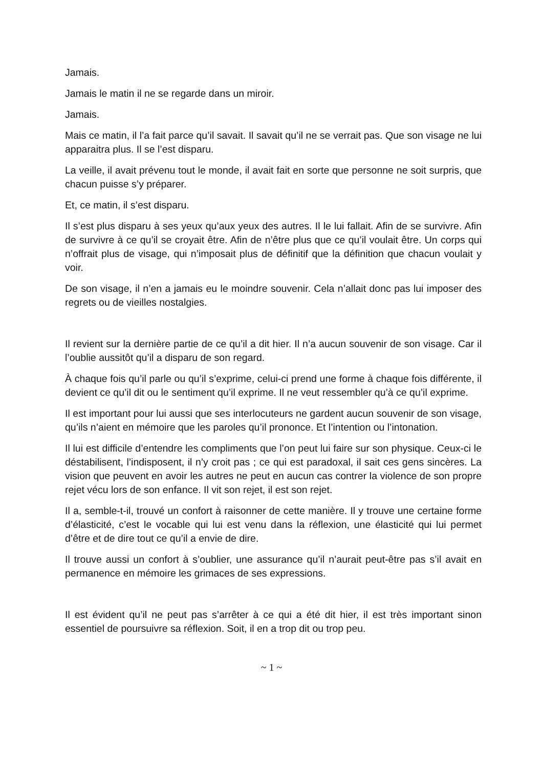Jamais.
Jamais le matin il ne se regarde dans un miroir.
Jamais.
Mais ce matin, il l’a fait parce qu’il savait. Il savait qu’il ne se verrait pas. Que son visage ne lui apparaitra plus. Il se l’est disparu.
La veille, il avait prévenu tout le monde, il avait fait en sorte que personne ne soit surpris, que chacun puisse s’y préparer.
Et, ce matin, il s’est disparu.
Il s’est plus disparu à ses yeux qu’aux yeux des autres. Il le lui fallait. Afin de se survivre. Afin de survivre à ce qu’il se croyait être. Afin de n’être plus que ce qu’il voulait être. Un corps qui n’offrait plus de visage, qui n’imposait plus de définitif que la définition que chacun voulait y voir.
De son visage, il n’en a jamais eu le moindre souvenir. Cela n’allait donc pas lui imposer des regrets ou de vieilles nostalgies.
Il revient sur la dernière partie de ce qu’il a dit hier. Il n’a aucun souvenir de son visage. Car il l’oublie aussitôt qu’il a disparu de son regard.
À chaque fois qu’il parle ou qu’il s’exprime, celui-ci prend une forme à chaque fois différente, il devient ce qu’il dit ou le sentiment qu’il exprime. Il ne veut ressembler qu’à ce qu’il exprime.
Il est important pour lui aussi que ses interlocuteurs ne gardent aucun souvenir de son visage, qu’ils n’aient en mémoire que les paroles qu’il prononce. Et l’intention ou l’intonation.
Il lui est difficile d’entendre les compliments que l’on peut lui faire sur son physique. Ceux-ci le déstabilisent, l’indisposent, il n’y croit pas ; ce qui est paradoxal, il sait ces gens sincères. La vision que peuvent en avoir les autres ne peut en aucun cas contrer la violence de son propre rejet vécu lors de son enfance. Il vit son rejet, il est son rejet.
Il a, semble-t-il, trouvé un confort à raisonner de cette manière. Il y trouve une certaine forme d’élasticité, c’est le vocable qui lui est venu dans la réflexion, une élasticité qui lui permet d’être et de dire tout ce qu’il a envie de dire.
Il trouve aussi un confort à s’oublier, une assurance qu’il n’aurait peut-être pas s’il avait en permanence en mémoire les grimaces de ses expressions.
Il est évident qu’il ne peut pas s’arrêter à ce qui a été dit hier, il est très important sinon essentiel de poursuivre sa réflexion. Soit, il en a trop dit ou trop peu.
~ 1 ~